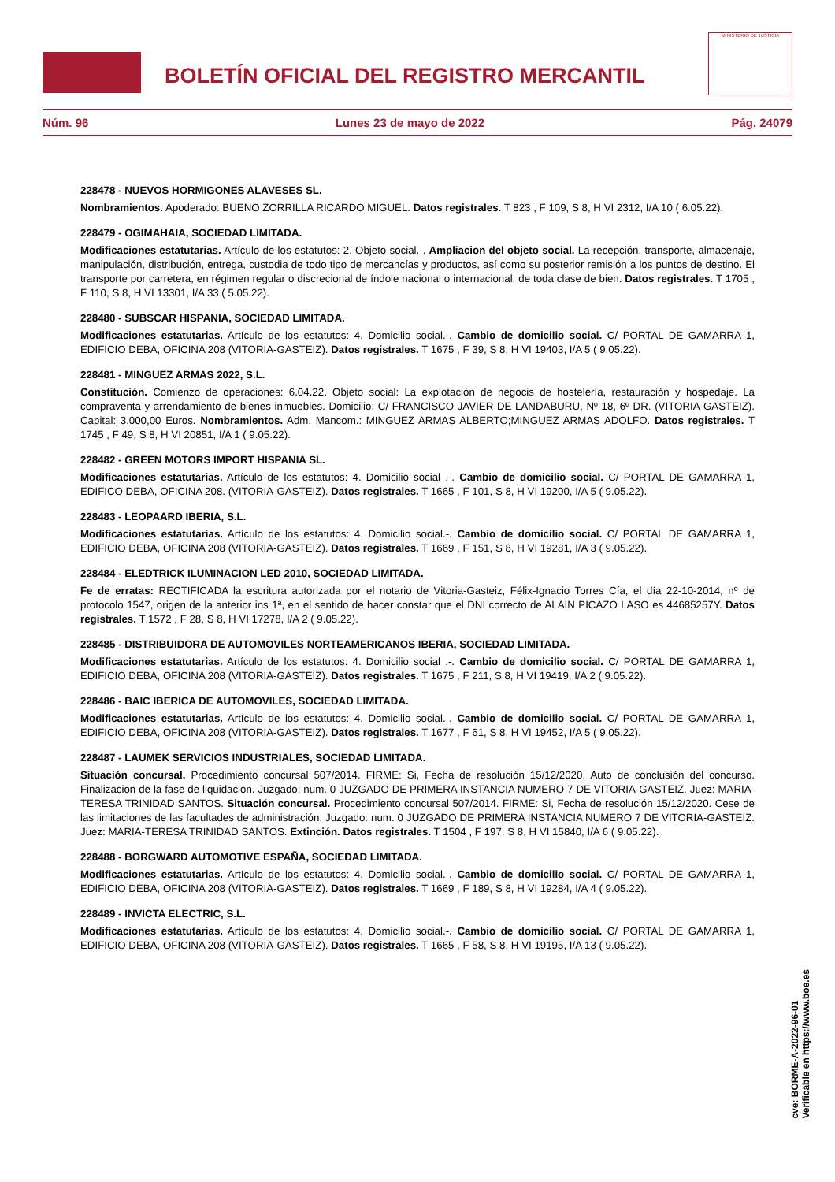BOLETÍN OFICIAL DEL REGISTRO MERCANTIL
MINISTERIO DE JUSTICIA
Núm. 96 Lunes 23 de mayo de 2022 Pág. 24079
228478 - NUEVOS HORMIGONES ALAVESES SL.
Nombramientos. Apoderado: BUENO ZORRILLA RICARDO MIGUEL. Datos registrales. T 823 , F 109, S 8, H VI 2312, I/A 10 ( 6.05.22).
228479 - OGIMAHAIA, SOCIEDAD LIMITADA.
Modificaciones estatutarias. Artículo de los estatutos: 2. Objeto social.-. Ampliacion del objeto social. La recepción, transporte, almacenaje, manipulación, distribución, entrega, custodia de todo tipo de mercancías y productos, así como su posterior remisión a los puntos de destino. El transporte por carretera, en régimen regular o discrecional de índole nacional o internacional, de toda clase de bien. Datos registrales. T 1705 , F 110, S 8, H VI 13301, I/A 33 ( 5.05.22).
228480 - SUBSCAR HISPANIA, SOCIEDAD LIMITADA.
Modificaciones estatutarias. Artículo de los estatutos: 4. Domicilio social.-. Cambio de domicilio social. C/ PORTAL DE GAMARRA 1, EDIFICIO DEBA, OFICINA 208 (VITORIA-GASTEIZ). Datos registrales. T 1675 , F 39, S 8, H VI 19403, I/A 5 ( 9.05.22).
228481 - MINGUEZ ARMAS 2022, S.L.
Constitución. Comienzo de operaciones: 6.04.22. Objeto social: La explotación de negocis de hostelería, restauración y hospedaje. La compraventa y arrendamiento de bienes inmuebles. Domicilio: C/ FRANCISCO JAVIER DE LANDABURU, Nº 18, 6º DR. (VITORIA-GASTEIZ). Capital: 3.000,00 Euros. Nombramientos. Adm. Mancom.: MINGUEZ ARMAS ALBERTO;MINGUEZ ARMAS ADOLFO. Datos registrales. T 1745 , F 49, S 8, H VI 20851, I/A 1 ( 9.05.22).
228482 - GREEN MOTORS IMPORT HISPANIA SL.
Modificaciones estatutarias. Artículo de los estatutos: 4. Domicilio social .-. Cambio de domicilio social. C/ PORTAL DE GAMARRA 1, EDIFICO DEBA, OFICINA 208. (VITORIA-GASTEIZ). Datos registrales. T 1665 , F 101, S 8, H VI 19200, I/A 5 ( 9.05.22).
228483 - LEOPAARD IBERIA, S.L.
Modificaciones estatutarias. Artículo de los estatutos: 4. Domicilio social.-. Cambio de domicilio social. C/ PORTAL DE GAMARRA 1, EDIFICIO DEBA, OFICINA 208 (VITORIA-GASTEIZ). Datos registrales. T 1669 , F 151, S 8, H VI 19281, I/A 3 ( 9.05.22).
228484 - ELEDTRICK ILUMINACION LED 2010, SOCIEDAD LIMITADA.
Fe de erratas: RECTIFICADA la escritura autorizada por el notario de Vitoria-Gasteiz, Félix-Ignacio Torres Cía, el día 22-10-2014, nº de protocolo 1547, origen de la anterior ins 1ª, en el sentido de hacer constar que el DNI correcto de ALAIN PICAZO LASO es 44685257Y. Datos registrales. T 1572 , F 28, S 8, H VI 17278, I/A 2 ( 9.05.22).
228485 - DISTRIBUIDORA DE AUTOMOVILES NORTEAMERICANOS IBERIA, SOCIEDAD LIMITADA.
Modificaciones estatutarias. Artículo de los estatutos: 4. Domicilio social .-. Cambio de domicilio social. C/ PORTAL DE GAMARRA 1, EDIFICIO DEBA, OFICINA 208 (VITORIA-GASTEIZ). Datos registrales. T 1675 , F 211, S 8, H VI 19419, I/A 2 ( 9.05.22).
228486 - BAIC IBERICA DE AUTOMOVILES, SOCIEDAD LIMITADA.
Modificaciones estatutarias. Artículo de los estatutos: 4. Domicilio social.-. Cambio de domicilio social. C/ PORTAL DE GAMARRA 1, EDIFICIO DEBA, OFICINA 208 (VITORIA-GASTEIZ). Datos registrales. T 1677 , F 61, S 8, H VI 19452, I/A 5 ( 9.05.22).
228487 - LAUMEK SERVICIOS INDUSTRIALES, SOCIEDAD LIMITADA.
Situación concursal. Procedimiento concursal 507/2014. FIRME: Si, Fecha de resolución 15/12/2020. Auto de conclusión del concurso. Finalizacion de la fase de liquidacion. Juzgado: num. 0 JUZGADO DE PRIMERA INSTANCIA NUMERO 7 DE VITORIA-GASTEIZ. Juez: MARIA-TERESA TRINIDAD SANTOS. Situación concursal. Procedimiento concursal 507/2014. FIRME: Si, Fecha de resolución 15/12/2020. Cese de las limitaciones de las facultades de administración. Juzgado: num. 0 JUZGADO DE PRIMERA INSTANCIA NUMERO 7 DE VITORIA-GASTEIZ. Juez: MARIA-TERESA TRINIDAD SANTOS. Extinción. Datos registrales. T 1504 , F 197, S 8, H VI 15840, I/A 6 ( 9.05.22).
228488 - BORGWARD AUTOMOTIVE ESPAÑA, SOCIEDAD LIMITADA.
Modificaciones estatutarias. Artículo de los estatutos: 4. Domicilio social.-. Cambio de domicilio social. C/ PORTAL DE GAMARRA 1, EDIFICIO DEBA, OFICINA 208 (VITORIA-GASTEIZ). Datos registrales. T 1669 , F 189, S 8, H VI 19284, I/A 4 ( 9.05.22).
228489 - INVICTA ELECTRIC, S.L.
Modificaciones estatutarias. Artículo de los estatutos: 4. Domicilio social.-. Cambio de domicilio social. C/ PORTAL DE GAMARRA 1, EDIFICIO DEBA, OFICINA 208 (VITORIA-GASTEIZ). Datos registrales. T 1665 , F 58, S 8, H VI 19195, I/A 13 ( 9.05.22).
cve: BORME-A-2022-96-01
Verificable en https://www.boe.es